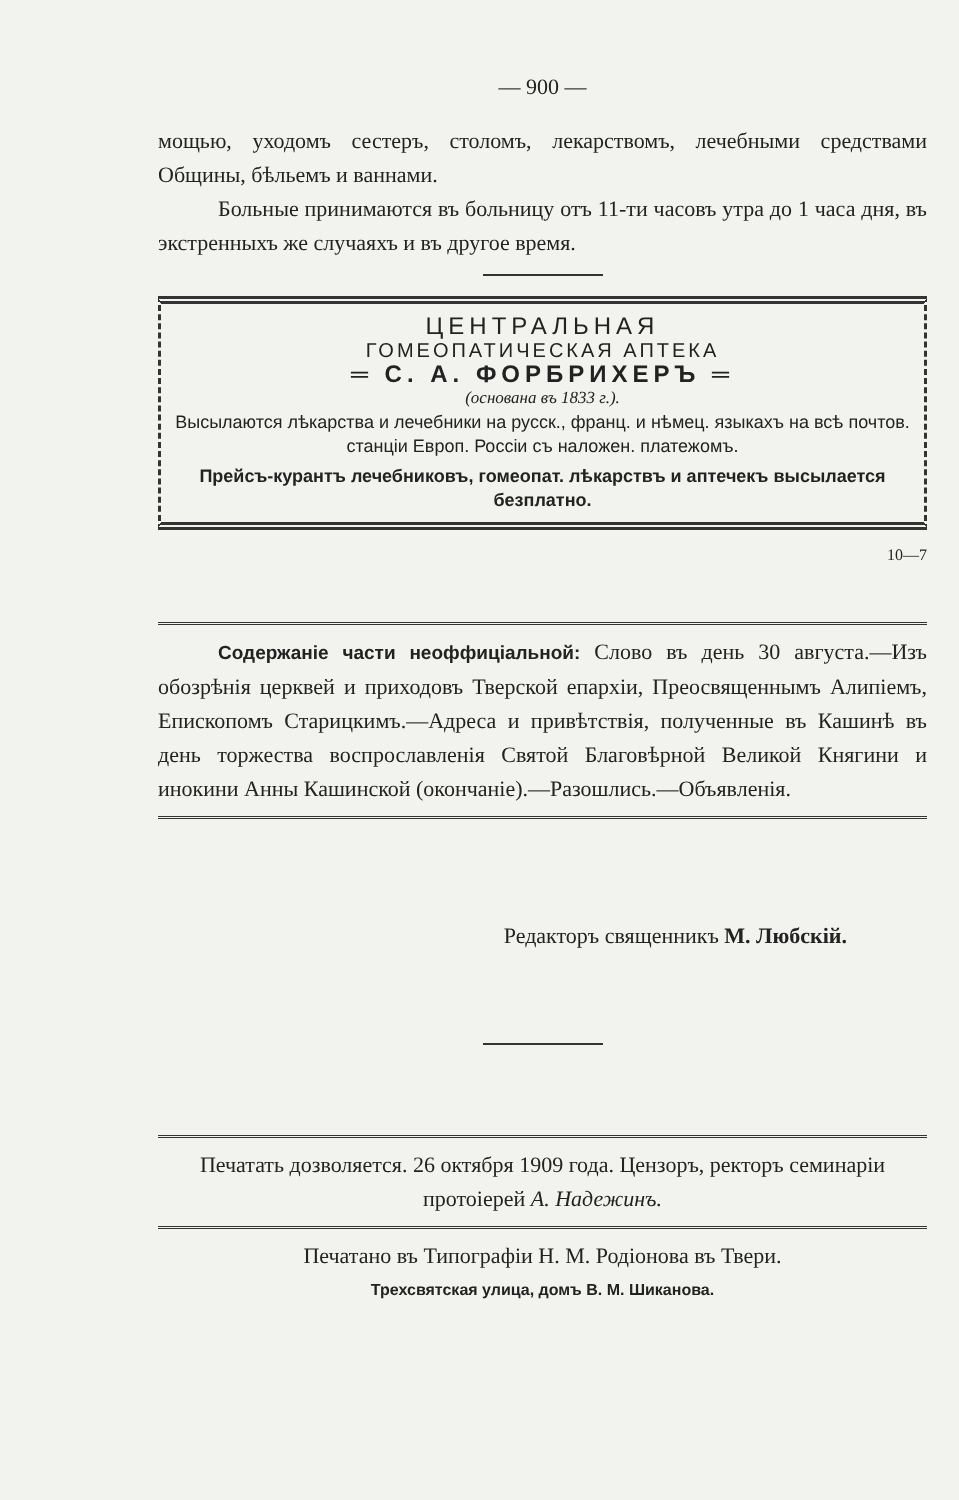— 900 —
мощью, уходомъ сестеръ, столомъ, лекарствомъ, лечебными средствами Общины, бѣльемъ и ваннами.
Больные принимаются въ больницу отъ 11-ти часовъ утра до 1 часа дня, въ экстренныхъ же случаяхъ и въ другое время.
ЦЕНТРАЛЬНАЯ
ГОМЕОПАТИЧЕСКАЯ АПТЕКА
═ С. А. ФОРБРИХЕРЪ ═
(основана въ 1833 г.).
Высылаются лѣкарства и лечебники на русск., франц. и нѣмец. языкахъ на всѣ почтов. станціи Европ. Россіи съ наложен. платежомъ.
Прейсъ-курантъ лечебниковъ, гомеопат. лѣкарствъ и аптечекъ высылается безплатно.
10—7
Содержаніе части неоффиціальной: Слово въ день 30 августа.—Изъ обозрѣнія церквей и приходовъ Тверской епархіи, Преосвященнымъ Алипіемъ, Епископомъ Старицкимъ.—Адреса и привѣтствія, полученные въ Кашинѣ въ день торжества воспрославленія Святой Благовѣрной Великой Княгини и инокини Анны Кашинской (окончаніе).—Разошлись.—Объявленія.
Редакторъ священникъ М. Любскій.
Печатать дозволяется. 26 октября 1909 года. Цензоръ, ректоръ семинаріи протоіерей А. Надежинъ.
Печатано въ Типографіи Н. М. Родіонова въ Твери.
Трехсвятская улица, домъ В. М. Шиканова.